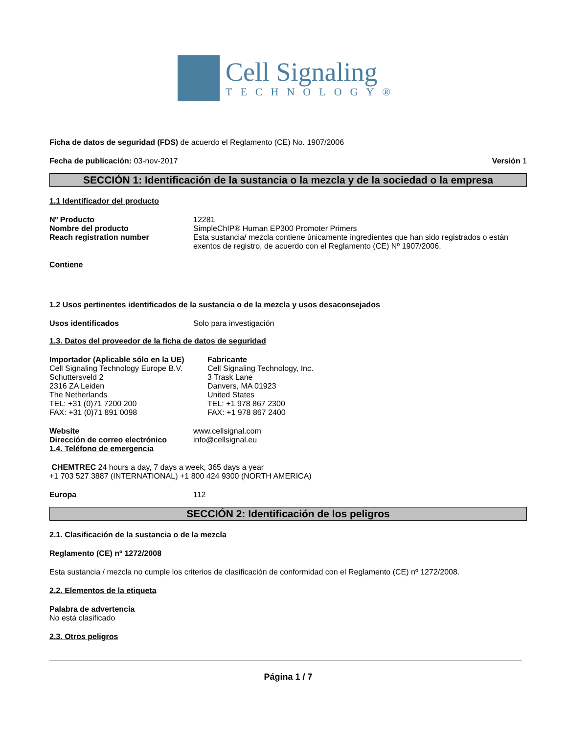Cell Signaling
TECHNOLOGY®
Ficha de datos de seguridad (FDS) de acuerdo el Reglamento (CE) No. 1907/2006
Fecha de publicación: 03-nov-2017 Versión 1
SECCIÓN 1: Identificación de la sustancia o la mezcla y de la sociedad o la empresa
1.1 Identificador del producto
Nº Producto 12281
Nombre del producto SimpleChIP® Human EP300 Promoter Primers
Reach registration number Esta sustancia/ mezcla contiene únicamente ingredientes que han sido registrados o están exentos de registro, de acuerdo con el Reglamento (CE) Nº 1907/2006.
Contiene
1.2 Usos pertinentes identificados de la sustancia o de la mezcla y usos desaconsejados
Usos identificados Solo para investigación
1.3. Datos del proveedor de la ficha de datos de seguridad
Importador (Aplicable sólo en la UE)
Cell Signaling Technology Europe B.V.
Schuttersveld 2
2316 ZA Leiden
The Netherlands
TEL: +31 (0)71 7200 200
FAX: +31 (0)71 891 0098
Fabricante
Cell Signaling Technology, Inc.
3 Trask Lane
Danvers, MA 01923
United States
TEL: +1 978 867 2300
FAX: +1 978 867 2400
Website www.cellsignal.com
Dirección de correo electrónico info@cellsignal.eu
1.4. Teléfono de emergencia
CHEMTREC 24 hours a day, 7 days a week, 365 days a year
+1 703 527 3887 (INTERNATIONAL) +1 800 424 9300 (NORTH AMERICA)
Europa 112
SECCIÓN 2: Identificación de los peligros
2.1. Clasificación de la sustancia o de la mezcla
Reglamento (CE) nº 1272/2008
Esta sustancia / mezcla no cumple los criterios de clasificación de conformidad con el Reglamento (CE) nº 1272/2008.
2.2. Elementos de la etiqueta
Palabra de advertencia
No está clasificado
2.3. Otros peligros
Página 1 / 7